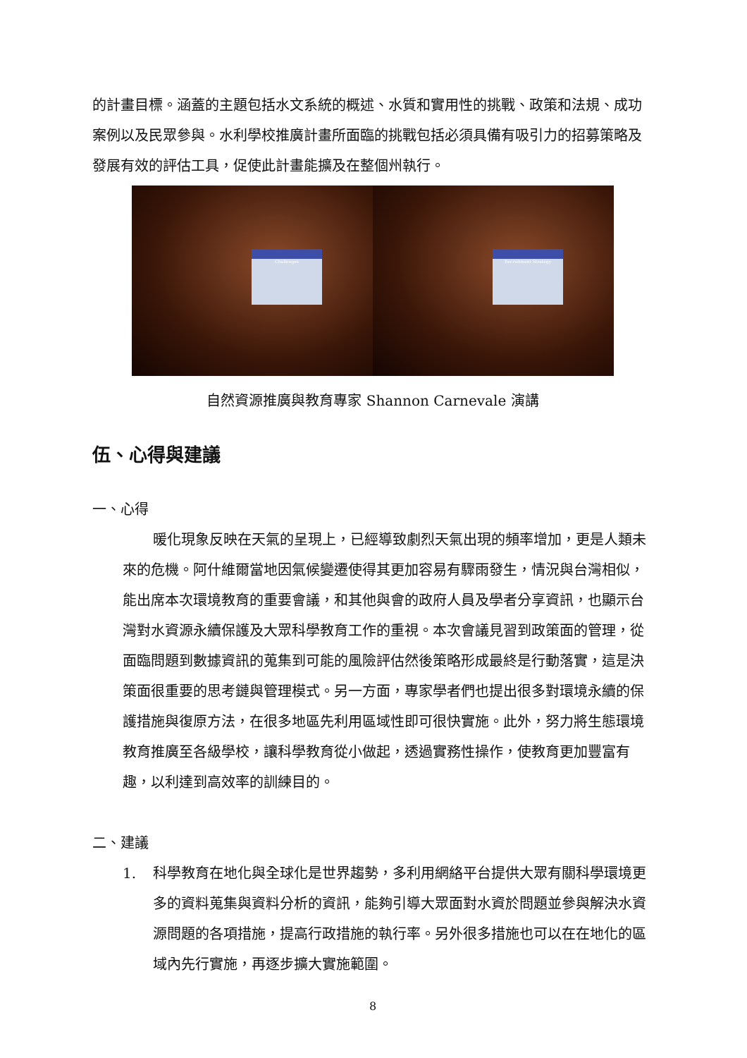的計畫目標。涵蓋的主題包括水文系統的概述、水質和實用性的挑戰、政策和法規、成功案例以及民眾參與。水利學校推廣計畫所面臨的挑戰包括必須具備有吸引力的招募策略及發展有效的評估工具，促使此計畫能擴及在整個州執行。
Challenges
Recruitment Strategy
自然資源推廣與教育專家 Shannon Carnevale 演講
伍、心得與建議
一、心得
暖化現象反映在天氣的呈現上，已經導致劇烈天氣出現的頻率增加，更是人類未來的危機。阿什維爾當地因氣候變遷使得其更加容易有驟雨發生，情況與台灣相似，能出席本次環境教育的重要會議，和其他與會的政府人員及學者分享資訊，也顯示台灣對水資源永續保護及大眾科學教育工作的重視。本次會議見習到政策面的管理，從面臨問題到數據資訊的蒐集到可能的風險評估然後策略形成最終是行動落實，這是決策面很重要的思考鏈與管理模式。另一方面，專家學者們也提出很多對環境永續的保護措施與復原方法，在很多地區先利用區域性即可很快實施。此外，努力將生態環境教育推廣至各級學校，讓科學教育從小做起，透過實務性操作，使教育更加豐富有趣，以利達到高效率的訓練目的。
二、建議
1. 科學教育在地化與全球化是世界趨勢，多利用網絡平台提供大眾有關科學環境更多的資料蒐集與資料分析的資訊，能夠引導大眾面對水資於問題並參與解決水資源問題的各項措施，提高行政措施的執行率。另外很多措施也可以在在地化的區域內先行實施，再逐步擴大實施範圍。
8